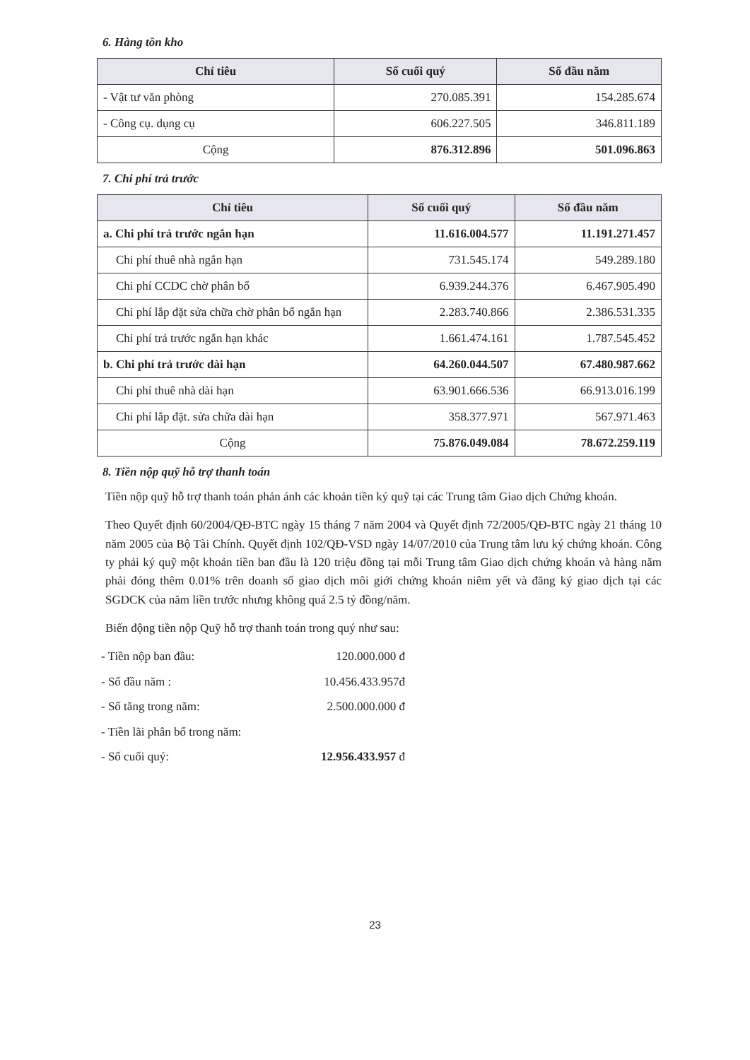6. Hàng tồn kho
| Chỉ tiêu | Số cuối quý | Số đầu năm |
| --- | --- | --- |
| - Vật tư văn phòng | 270.085.391 | 154.285.674 |
| - Công cụ. dụng cụ | 606.227.505 | 346.811.189 |
| Cộng | 876.312.896 | 501.096.863 |
7. Chi phí trả trước
| Chỉ tiêu | Số cuối quý | Số đầu năm |
| --- | --- | --- |
| a. Chi phí trả trước ngắn hạn | 11.616.004.577 | 11.191.271.457 |
| Chi phí thuê nhà ngắn hạn | 731.545.174 | 549.289.180 |
| Chi phí CCDC chờ phân bổ | 6.939.244.376 | 6.467.905.490 |
| Chi phí lắp đặt sửa chữa chờ phân bổ ngắn hạn | 2.283.740.866 | 2.386.531.335 |
| Chi phí trả trước ngắn hạn khác | 1.661.474.161 | 1.787.545.452 |
| b. Chi phí trả trước dài hạn | 64.260.044.507 | 67.480.987.662 |
| Chi phí thuê nhà dài hạn | 63.901.666.536 | 66.913.016.199 |
| Chi phí lắp đặt. sửa chữa dài hạn | 358.377.971 | 567.971.463 |
| Cộng | 75.876.049.084 | 78.672.259.119 |
8. Tiền nộp quỹ hỗ trợ thanh toán
Tiền nộp quỹ hỗ trợ thanh toán phản ánh các khoản tiền ký quỹ tại các Trung tâm Giao dịch Chứng khoán.
Theo Quyết định 60/2004/QĐ-BTC ngày 15 tháng 7 năm 2004 và Quyết định 72/2005/QĐ-BTC ngày 21 tháng 10 năm 2005 của Bộ Tài Chính. Quyết định 102/QĐ-VSD ngày 14/07/2010 của Trung tâm lưu ký chứng khoán. Công ty phải ký quỹ một khoản tiền ban đầu là 120 triệu đồng tại mỗi Trung tâm Giao dịch chứng khoán và hàng năm phải đóng thêm 0.01% trên doanh số giao dịch môi giới chứng khoán niêm yết và đăng ký giao dịch tại các SGDCK của năm liền trước nhưng không quá 2.5 tỷ đồng/năm.
Biến động tiền nộp Quỹ hỗ trợ thanh toán trong quý như sau:
- Tiền nộp ban đầu: 120.000.000 đ
- Số đầu năm : 10.456.433.957đ
- Số tăng trong năm: 2.500.000.000 đ
- Tiền lãi phân bổ trong năm:
- Số cuối quý: 12.956.433.957 đ
23